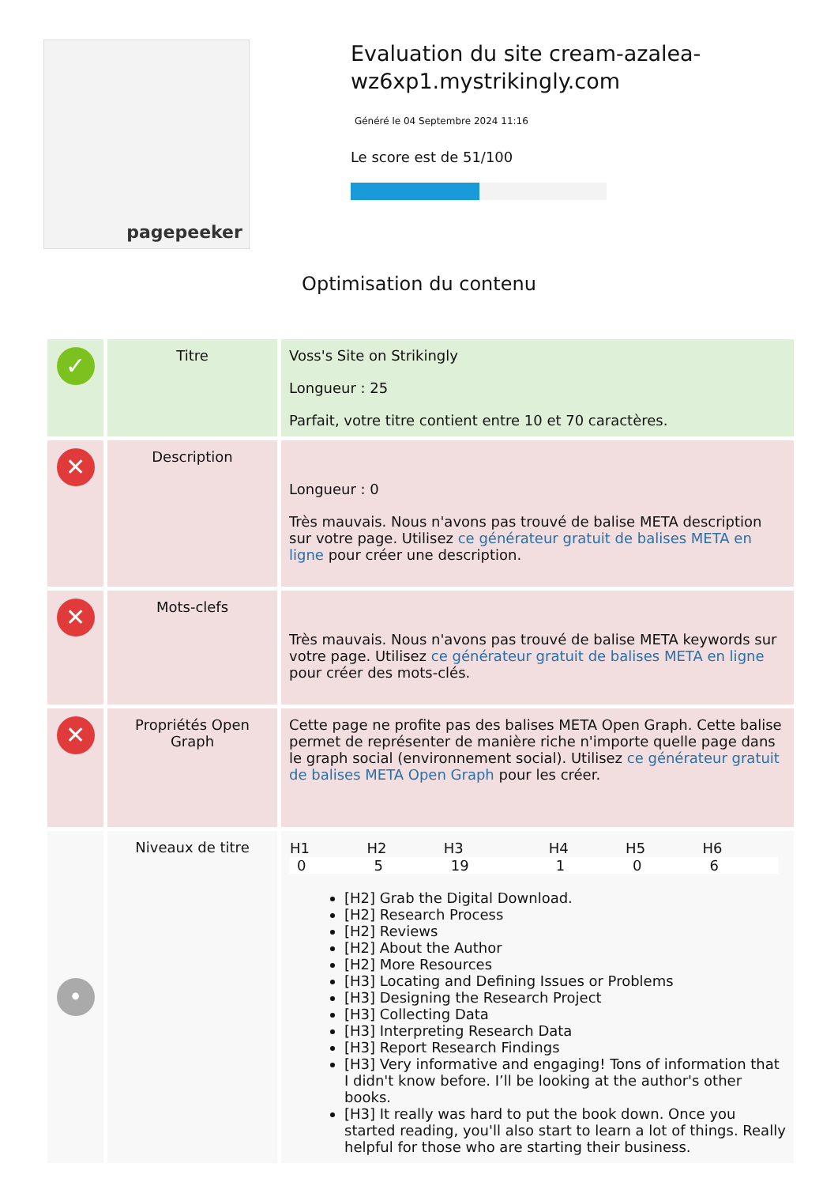pagepeeker
Evaluation du site cream-azalea-wz6xp1.mystrikingly.com
Généré le 04 Septembre 2024 11:16
Le score est de 51/100
Optimisation du contenu
| ✓ | Titre | Voss's Site on Strikingly Longueur : 25 Parfait, votre titre contient entre 10 et 70 caractères. |
| ✕ | Description | Longueur : 0 Très mauvais. Nous n'avons pas trouvé de balise META description sur votre page. Utilisez ce générateur gratuit de balises META en ligne pour créer une description. |
| ✕ | Mots-clefs | Très mauvais. Nous n'avons pas trouvé de balise META keywords sur votre page. Utilisez ce générateur gratuit de balises META en ligne pour créer des mots-clés. |
| ✕ | Propriétés Open Graph | Cette page ne profite pas des balises META Open Graph. Cette balise permet de représenter de manière riche n'importe quelle page dans le graph social (environnement social). Utilisez ce générateur gratuit de balises META Open Graph pour les créer. |
| • | Niveaux de titre | / H1 / H2 / H3 / H4 / H5 / H6 / / --- / --- / --- / --- / --- / --- / / 0 / 5 / 19 / 1 / 0 / 6 / [H2] Grab the Digital Download. [H2] Research Process [H2] Reviews [H2] About the Author [H2] More Resources [H3] Locating and Defining Issues or Problems [H3] Designing the Research Project [H3] Collecting Data [H3] Interpreting Research Data [H3] Report Research Findings [H3] Very informative and engaging! Tons of information that I didn't know before. I’ll be looking at the author's other books. [H3] It really was hard to put the book down. Once you started reading, you'll also start to learn a lot of things. Really helpful for those who are starting their business. |